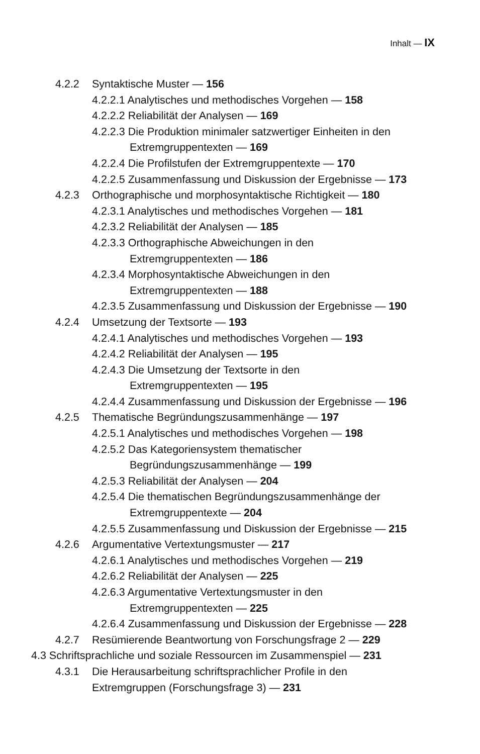Inhalt — IX
4.2.2 Syntaktische Muster — 156
4.2.2.1 Analytisches und methodisches Vorgehen — 158
4.2.2.2 Reliabilität der Analysen — 169
4.2.2.3 Die Produktion minimaler satzwertiger Einheiten in den
Extremgruppentexten — 169
4.2.2.4 Die Profilstufen der Extremgruppentexte — 170
4.2.2.5 Zusammenfassung und Diskussion der Ergebnisse — 173
4.2.3 Orthographische und morphosyntaktische Richtigkeit — 180
4.2.3.1 Analytisches und methodisches Vorgehen — 181
4.2.3.2 Reliabilität der Analysen — 185
4.2.3.3 Orthographische Abweichungen in den
Extremgruppentexten — 186
4.2.3.4 Morphosyntaktische Abweichungen in den
Extremgruppentexten — 188
4.2.3.5 Zusammenfassung und Diskussion der Ergebnisse — 190
4.2.4 Umsetzung der Textsorte — 193
4.2.4.1 Analytisches und methodisches Vorgehen — 193
4.2.4.2 Reliabilität der Analysen — 195
4.2.4.3 Die Umsetzung der Textsorte in den
Extremgruppentexten — 195
4.2.4.4 Zusammenfassung und Diskussion der Ergebnisse — 196
4.2.5 Thematische Begründungszusammenhänge — 197
4.2.5.1 Analytisches und methodisches Vorgehen — 198
4.2.5.2 Das Kategoriensystem thematischer
Begründungszusammenhänge — 199
4.2.5.3 Reliabilität der Analysen — 204
4.2.5.4 Die thematischen Begründungszusammenhänge der
Extremgruppentexte — 204
4.2.5.5 Zusammenfassung und Diskussion der Ergebnisse — 215
4.2.6 Argumentative Vertextungsmuster — 217
4.2.6.1 Analytisches und methodisches Vorgehen — 219
4.2.6.2 Reliabilität der Analysen — 225
4.2.6.3 Argumentative Vertextungsmuster in den
Extremgruppentexten — 225
4.2.6.4 Zusammenfassung und Diskussion der Ergebnisse — 228
4.2.7 Resümierende Beantwortung von Forschungsfrage 2 — 229
4.3 Schriftsprachliche und soziale Ressourcen im Zusammenspiel — 231
4.3.1 Die Herausarbeitung schriftsprachlicher Profile in den
Extremgruppen (Forschungsfrage 3) — 231